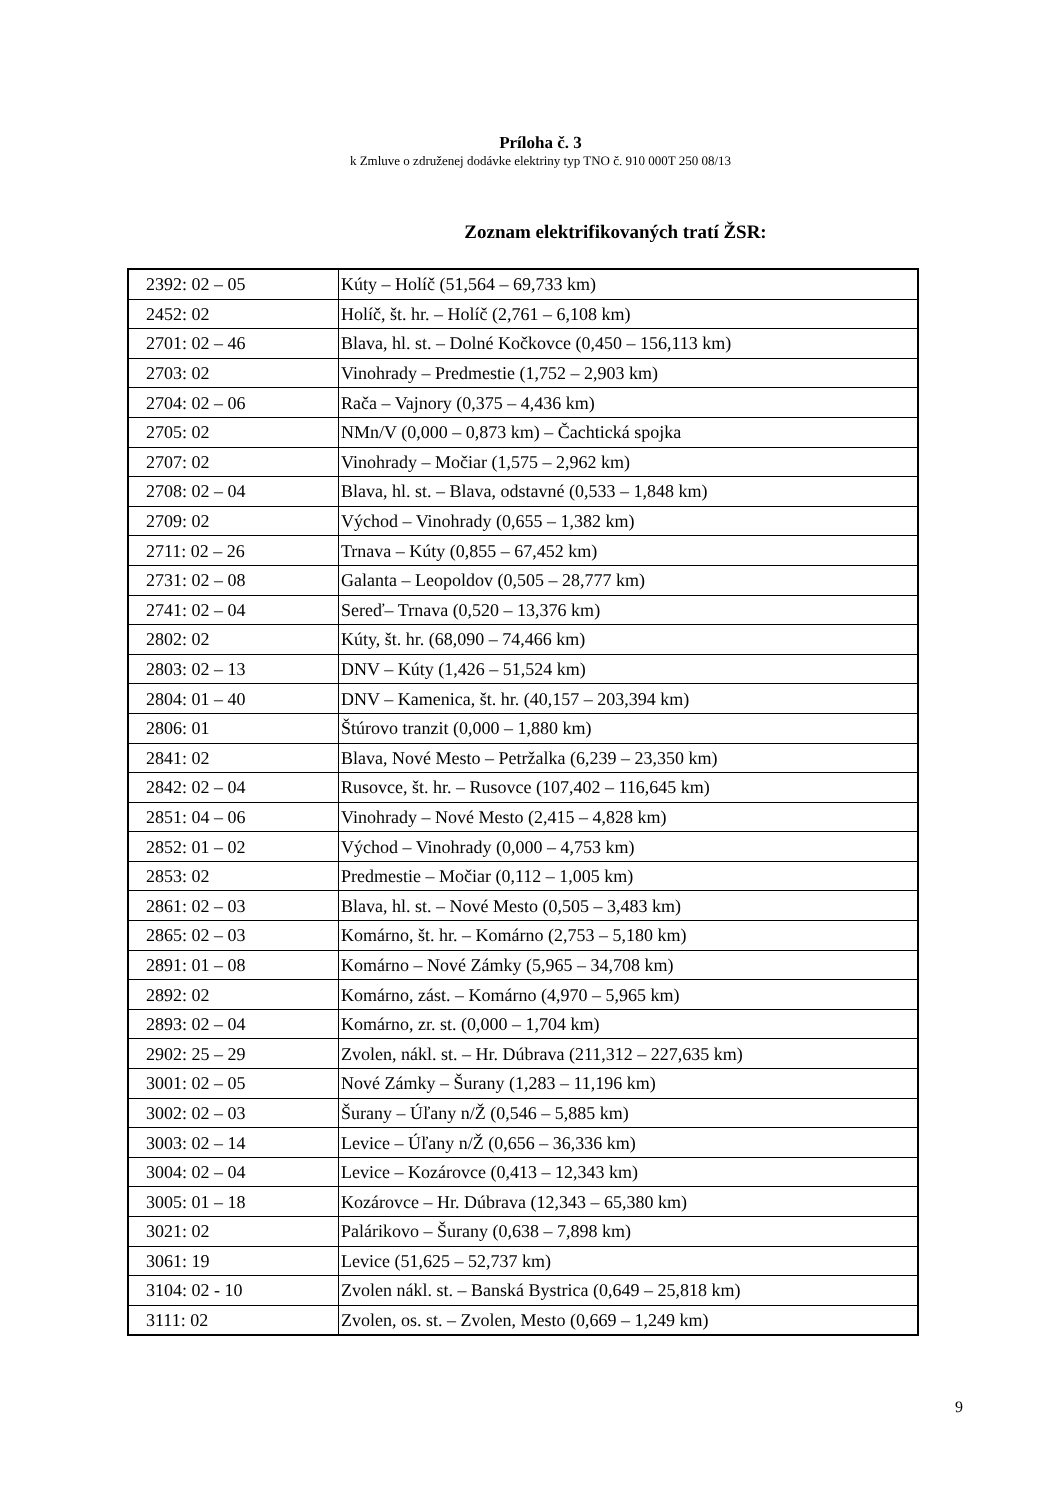Príloha č. 3
k Zmluve o združenej dodávke elektriny typ TNO č. 910 000T 250 08/13
Zoznam elektrifikovaných tratí ŽSR:
| 2392: 02 – 05 | Kúty – Holíč (51,564 – 69,733 km) |
| 2452: 02 | Holíč, št. hr. – Holíč (2,761 – 6,108 km) |
| 2701: 02 – 46 | Blava, hl. st. – Dolné Kočkovce (0,450 – 156,113 km) |
| 2703: 02 | Vinohrady – Predmestie (1,752 – 2,903 km) |
| 2704: 02 – 06 | Rača – Vajnory (0,375 – 4,436 km) |
| 2705: 02 | NMn/V (0,000 – 0,873 km) – Čachtická spojka |
| 2707: 02 | Vinohrady – Močiar (1,575 – 2,962 km) |
| 2708: 02 – 04 | Blava, hl. st. – Blava, odstavné (0,533 – 1,848 km) |
| 2709: 02 | Východ – Vinohrady (0,655 – 1,382 km) |
| 2711: 02 – 26 | Trnava – Kúty (0,855 – 67,452 km) |
| 2731: 02 – 08 | Galanta – Leopoldov (0,505 – 28,777 km) |
| 2741: 02 – 04 | Sereď– Trnava (0,520 – 13,376 km) |
| 2802: 02 | Kúty, št. hr. (68,090 – 74,466 km) |
| 2803: 02 – 13 | DNV – Kúty (1,426 – 51,524 km) |
| 2804: 01 – 40 | DNV – Kamenica, št. hr. (40,157 – 203,394 km) |
| 2806: 01 | Štúrovo tranzit (0,000 – 1,880 km) |
| 2841: 02 | Blava, Nové Mesto – Petržalka (6,239 – 23,350 km) |
| 2842: 02 – 04 | Rusovce, št. hr. – Rusovce (107,402 – 116,645 km) |
| 2851: 04 – 06 | Vinohrady – Nové Mesto (2,415 – 4,828 km) |
| 2852: 01 – 02 | Východ – Vinohrady (0,000 – 4,753 km) |
| 2853: 02 | Predmestie – Močiar (0,112 – 1,005 km) |
| 2861: 02 – 03 | Blava, hl. st. – Nové Mesto (0,505 – 3,483 km) |
| 2865: 02 – 03 | Komárno, št. hr. – Komárno (2,753 – 5,180 km) |
| 2891: 01 – 08 | Komárno – Nové Zámky (5,965 – 34,708 km) |
| 2892: 02 | Komárno, zást. – Komárno (4,970 – 5,965 km) |
| 2893: 02 – 04 | Komárno, zr. st. (0,000 – 1,704 km) |
| 2902: 25 – 29 | Zvolen, nákl. st. – Hr. Dúbrava (211,312 – 227,635 km) |
| 3001: 02 – 05 | Nové Zámky – Šurany (1,283 – 11,196 km) |
| 3002: 02 – 03 | Šurany – Úľany n/Ž (0,546 – 5,885 km) |
| 3003: 02 – 14 | Levice – Úľany n/Ž (0,656 – 36,336 km) |
| 3004: 02 – 04 | Levice – Kozárovce (0,413 – 12,343 km) |
| 3005: 01 – 18 | Kozárovce – Hr. Dúbrava (12,343 – 65,380 km) |
| 3021: 02 | Palárikovo – Šurany (0,638 – 7,898 km) |
| 3061: 19 | Levice (51,625 – 52,737 km) |
| 3104: 02 - 10 | Zvolen nákl. st. – Banská Bystrica (0,649 – 25,818 km) |
| 3111: 02 | Zvolen, os. st. – Zvolen, Mesto (0,669 – 1,249 km) |
9